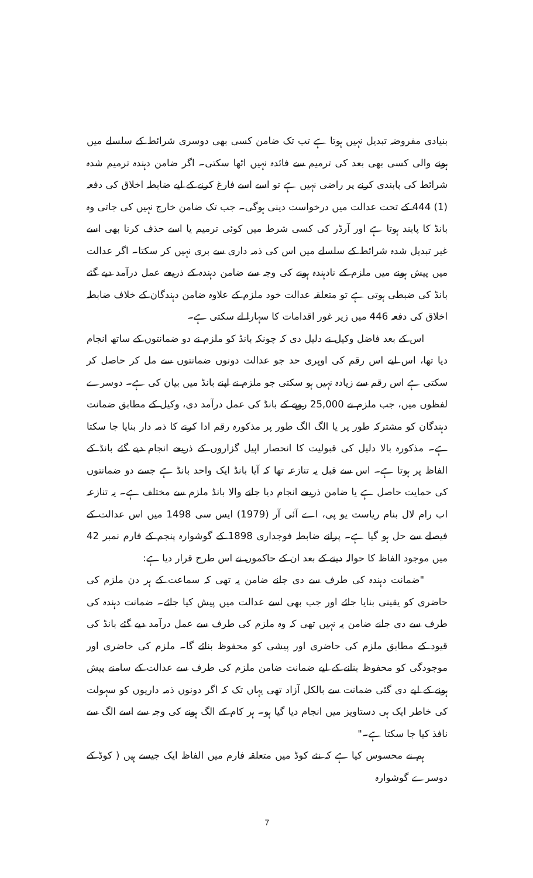بنیادی مفروضہ تبدیل نہیں ہوتا ہے تب تک ضامن کسی بھی دوسری شرائط کے سلسلے میں ہونے والی کسی بھی بعد کی ترمیم سے فائدہ نہیں اٹھا سکتی۔ اگر ضامن دہندہ ترمیم شدہ شرائط کی پابندی کرنے پر راضی نہیں ہے تو اسے اسے فارغ کرنے کے لیے ضابطہ اخلاق کی دفعہ (1) 444 کے تحت عدالت میں درخواست دینی ہوگی۔ جب تک ضامن خارج نہیں کی جاتی وہ بانڈ کا پابند ہوتا ہے اور آرڈر کی کسی شرط میں کوئی ترمیم یا اسے حذف کرنا بھی اسے غیر تبدیل شدہ شرائط کے سلسلے میں اس کی ذمہ داری سے بری نہیں کر سکتا۔ اگر عدالت میں پیش ہونے میں ملزم کے نادہندہ ہونے کی وجہ سے ضامن دہندہ کے ذریعے عمل درآمد دیے گئے بانڈ کی ضبطی ہوتی ہے تو متعلقہ عدالت خود ملزم کے علاوہ ضامن دہندگان کے خلاف ضابطہ اخلاق کی دفعہ 446 میں زیر غور اقدامات کا سہارا لے سکتی ہے۔
اس کے بعد فاضل وکیل نے دلیل دی کہ چونکہ بانڈ کو ملزم نے دو ضمانتوں کے ساتھ انجام دیا تھا، اس لیے اس رقم کی اوپری حد جو عدالت دونوں ضمانتوں سے مل کر حاصل کر سکتی ہے اس رقم سے زیادہ نہیں ہو سکتی جو ملزم نے اپنے بانڈ میں بیان کی ہے۔ دوسرے لفظوں میں، جب ملزم نے 25,000 روپے کے بانڈ کی عمل درآمد دی، وکیل کے مطابق ضمانت دہندگان کو مشترکہ طور پر یا الگ الگ طور پر مذکورہ رقم ادا کرنے کا ذمہ دار بنایا جا سکتا ہے۔ مذکورہ بالا دلیل کی قبولیت کا انحصار اپیل گزاروں کے ذریعے انجام دیے گئے بانڈ کے الفاظ پر ہوتا ہے۔ اس سے قبل یہ تنازعہ تھا کہ آیا بانڈ ایک واحد بانڈ ہے جسے دو ضمانتوں کی حمایت حاصل ہے یا ضامن ذریعے انجام دیا جانے والا بانڈ ملزم سے مختلف ہے۔ یہ تنازعہ اب رام لال بنام ریاست یو پی، اے آئی آر (1979) ایس سی 1498 میں اس عدالت کے فیصلے سے حل ہو گیا ہے۔ پرانے ضابطہ فوجداری 1898 کے گوشوارہ پنجم کے فارم نمبر 42 میں موجود الفاظ کا حوالہ دینے کے بعد ان کے حاکموں نے اس طرح قرار دیا ہے:
"ضمانت دہندہ کی طرف سے دی جانے ضامن یہ تھی کہ سماعت کے ہر دن ملزم کی حاضری کو یقینی بنایا جائے اور جب بھی اسے عدالت میں پیش کیا جائے۔ ضمانت دہندہ کی طرف سے دی جانے ضامن یہ نہیں تھی کہ وہ ملزم کی طرف سے عمل درآمد دیے گئے بانڈ کی قیود کے مطابق ملزم کی حاضری اور پیشی کو محفوظ بنائے گا۔ ملزم کی حاضری اور موجودگی کو محفوظ بنانے کے لیے ضمانت ضامن ملزم کی طرف سے عدالت کے سامنے پیش ہونے کے لیے دی گئی ضمانت سے بالکل آزاد تھی یہاں تک کہ اگر دونوں ذمہ داریوں کو سہولت کی خاطر ایک ہی دستاویز میں انجام دیا گیا ہو۔ ہر کام کے الگ ہونے کی وجہ سے اسے الگ سے نافذ کیا جا سکتا ہے۔"
ہم نے محسوس کیا ہے کہ نئے کوڈ میں متعلقہ فارم میں الفاظ ایک جیسے ہیں ( کوڈ کے دوسرے گوشوارہ
7